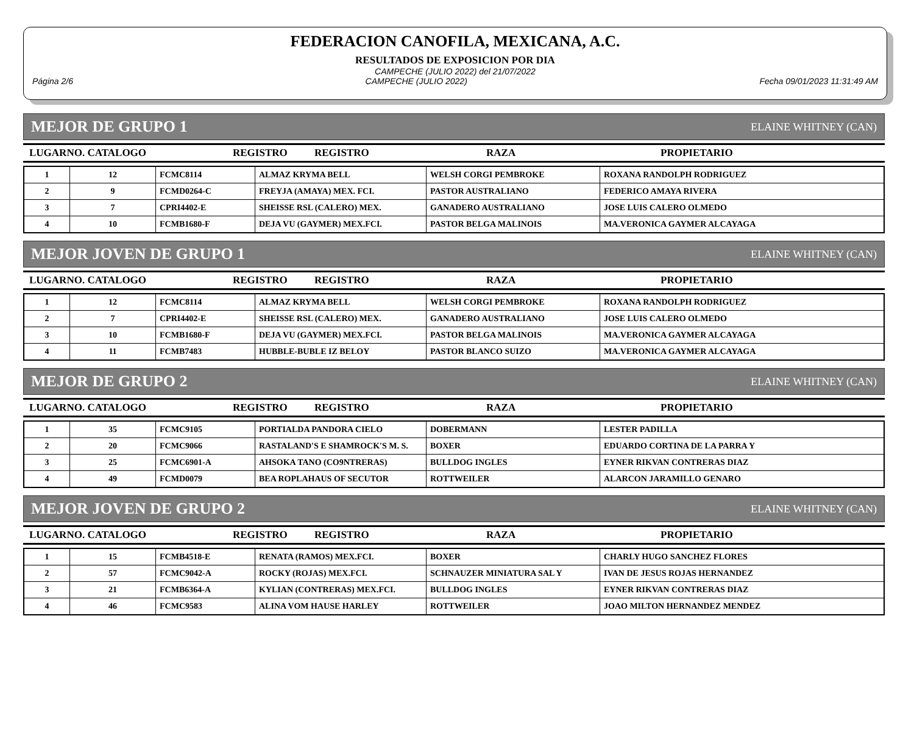FEDERACION CANOFILA, MEXICANA, A.C.
RESULTADOS DE EXPOSICION POR DIA
CAMPECHE (JULIO 2022) del 21/07/2022
Página 2/6 CAMPECHE (JULIO 2022) Fecha 09/01/2023 11:31:49 AM
MEJOR DE GRUPO 1 ELAINE WHITNEY (CAN)
LUGARNO. CATALOGO REGISTRO REGISTRO RAZA PROPIETARIO
| 1 | 12 | FCMC8114 | ALMAZ KRYMA BELL | WELSH CORGI PEMBROKE | ROXANA RANDOLPH RODRIGUEZ |
| 2 | 9 | FCMD0264-C | FREYJA (AMAYA) MEX. FCI. | PASTOR AUSTRALIANO | FEDERICO AMAYA RIVERA |
| 3 | 7 | CPRI4402-E | SHEISSE RSL (CALERO) MEX. | GANADERO AUSTRALIANO | JOSE LUIS CALERO OLMEDO |
| 4 | 10 | FCMB1680-F | DEJA VU (GAYMER) MEX.FCI. | PASTOR BELGA MALINOIS | MA.VERONICA GAYMER ALCAYAGA |
MEJOR JOVEN DE GRUPO 1 ELAINE WHITNEY (CAN)
LUGARNO. CATALOGO REGISTRO REGISTRO RAZA PROPIETARIO
| 1 | 12 | FCMC8114 | ALMAZ KRYMA BELL | WELSH CORGI PEMBROKE | ROXANA RANDOLPH RODRIGUEZ |
| 2 | 7 | CPRI4402-E | SHEISSE RSL (CALERO) MEX. | GANADERO AUSTRALIANO | JOSE LUIS CALERO OLMEDO |
| 3 | 10 | FCMB1680-F | DEJA VU (GAYMER) MEX.FCI. | PASTOR BELGA MALINOIS | MA.VERONICA GAYMER ALCAYAGA |
| 4 | 11 | FCMB7483 | HUBBLE-BUBLE IZ BELOY | PASTOR BLANCO SUIZO | MA.VERONICA GAYMER ALCAYAGA |
MEJOR DE GRUPO 2 ELAINE WHITNEY (CAN)
LUGARNO. CATALOGO REGISTRO REGISTRO RAZA PROPIETARIO
| 1 | 35 | FCMC9105 | PORTIALDA PANDORA CIELO | DOBERMANN | LESTER PADILLA |
| 2 | 20 | FCMC9066 | RASTALAND'S E SHAMROCK'S M. S. | BOXER | EDUARDO CORTINA DE LA PARRA Y |
| 3 | 25 | FCMC6901-A | AHSOKA TANO (CO9NTRERAS) | BULLDOG INGLES | EYNER RIKVAN CONTRERAS DIAZ |
| 4 | 49 | FCMD0079 | BEA ROPLAHAUS OF SECUTOR | ROTTWEILER | ALARCON JARAMILLO GENARO |
MEJOR JOVEN DE GRUPO 2 ELAINE WHITNEY (CAN)
LUGARNO. CATALOGO REGISTRO REGISTRO RAZA PROPIETARIO
| 1 | 15 | FCMB4518-E | RENATA (RAMOS) MEX.FCI. | BOXER | CHARLY HUGO SANCHEZ FLORES |
| 2 | 57 | FCMC9042-A | ROCKY (ROJAS) MEX.FCI. | SCHNAUZER MINIATURA SAL Y | IVAN DE JESUS ROJAS HERNANDEZ |
| 3 | 21 | FCMB6364-A | KYLIAN (CONTRERAS) MEX.FCI. | BULLDOG INGLES | EYNER RIKVAN CONTRERAS DIAZ |
| 4 | 46 | FCMC9583 | ALINA VOM HAUSE HARLEY | ROTTWEILER | JOAO MILTON HERNANDEZ MENDEZ |